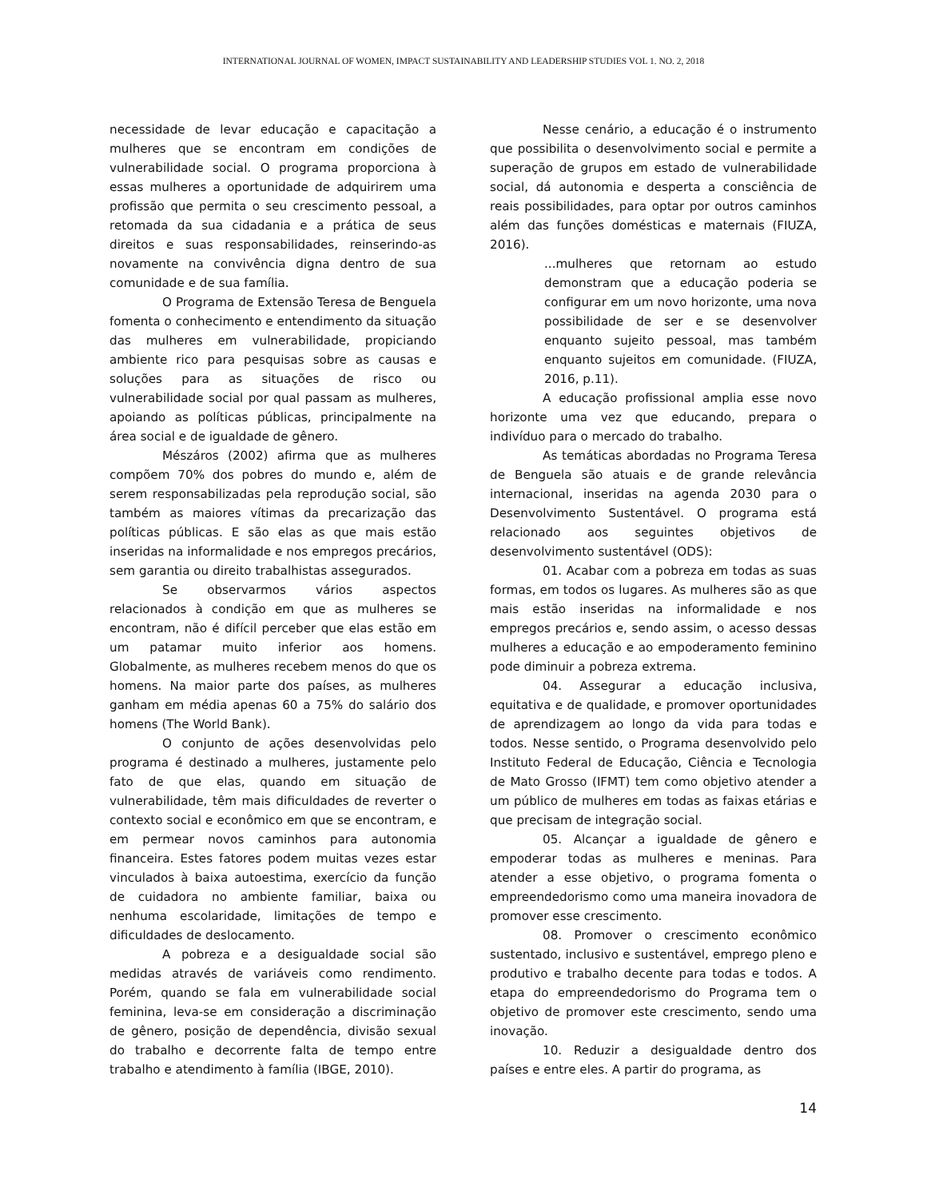INTERNATIONAL JOURNAL OF WOMEN, IMPACT SUSTAINABILITY AND LEADERSHIP STUDIES VOL 1. NO. 2, 2018
necessidade de levar educação e capacitação a mulheres que se encontram em condições de vulnerabilidade social. O programa proporciona à essas mulheres a oportunidade de adquirirem uma profissão que permita o seu crescimento pessoal, a retomada da sua cidadania e a prática de seus direitos e suas responsabilidades, reinserindo-as novamente na convivência digna dentro de sua comunidade e de sua família.
O Programa de Extensão Teresa de Benguela fomenta o conhecimento e entendimento da situação das mulheres em vulnerabilidade, propiciando ambiente rico para pesquisas sobre as causas e soluções para as situações de risco ou vulnerabilidade social por qual passam as mulheres, apoiando as políticas públicas, principalmente na área social e de igualdade de gênero.
Mészáros (2002) afirma que as mulheres compõem 70% dos pobres do mundo e, além de serem responsabilizadas pela reprodução social, são também as maiores vítimas da precarização das políticas públicas. E são elas as que mais estão inseridas na informalidade e nos empregos precários, sem garantia ou direito trabalhistas assegurados.
Se observarmos vários aspectos relacionados à condição em que as mulheres se encontram, não é difícil perceber que elas estão em um patamar muito inferior aos homens. Globalmente, as mulheres recebem menos do que os homens. Na maior parte dos países, as mulheres ganham em média apenas 60 a 75% do salário dos homens (The World Bank).
O conjunto de ações desenvolvidas pelo programa é destinado a mulheres, justamente pelo fato de que elas, quando em situação de vulnerabilidade, têm mais dificuldades de reverter o contexto social e econômico em que se encontram, e em permear novos caminhos para autonomia financeira. Estes fatores podem muitas vezes estar vinculados à baixa autoestima, exercício da função de cuidadora no ambiente familiar, baixa ou nenhuma escolaridade, limitações de tempo e dificuldades de deslocamento.
A pobreza e a desigualdade social são medidas através de variáveis como rendimento. Porém, quando se fala em vulnerabilidade social feminina, leva-se em consideração a discriminação de gênero, posição de dependência, divisão sexual do trabalho e decorrente falta de tempo entre trabalho e atendimento à família (IBGE, 2010).
Nesse cenário, a educação é o instrumento que possibilita o desenvolvimento social e permite a superação de grupos em estado de vulnerabilidade social, dá autonomia e desperta a consciência de reais possibilidades, para optar por outros caminhos além das funções domésticas e maternais (FIUZA, 2016).
...mulheres que retornam ao estudo demonstram que a educação poderia se configurar em um novo horizonte, uma nova possibilidade de ser e se desenvolver enquanto sujeito pessoal, mas também enquanto sujeitos em comunidade. (FIUZA, 2016, p.11).
A educação profissional amplia esse novo horizonte uma vez que educando, prepara o indivíduo para o mercado do trabalho.
As temáticas abordadas no Programa Teresa de Benguela são atuais e de grande relevância internacional, inseridas na agenda 2030 para o Desenvolvimento Sustentável. O programa está relacionado aos seguintes objetivos de desenvolvimento sustentável (ODS):
01. Acabar com a pobreza em todas as suas formas, em todos os lugares. As mulheres são as que mais estão inseridas na informalidade e nos empregos precários e, sendo assim, o acesso dessas mulheres a educação e ao empoderamento feminino pode diminuir a pobreza extrema.
04. Assegurar a educação inclusiva, equitativa e de qualidade, e promover oportunidades de aprendizagem ao longo da vida para todas e todos. Nesse sentido, o Programa desenvolvido pelo Instituto Federal de Educação, Ciência e Tecnologia de Mato Grosso (IFMT) tem como objetivo atender a um público de mulheres em todas as faixas etárias e que precisam de integração social.
05. Alcançar a igualdade de gênero e empoderar todas as mulheres e meninas. Para atender a esse objetivo, o programa fomenta o empreendedorismo como uma maneira inovadora de promover esse crescimento.
08. Promover o crescimento econômico sustentado, inclusivo e sustentável, emprego pleno e produtivo e trabalho decente para todas e todos. A etapa do empreendedorismo do Programa tem o objetivo de promover este crescimento, sendo uma inovação.
10. Reduzir a desigualdade dentro dos países e entre eles. A partir do programa, as
14